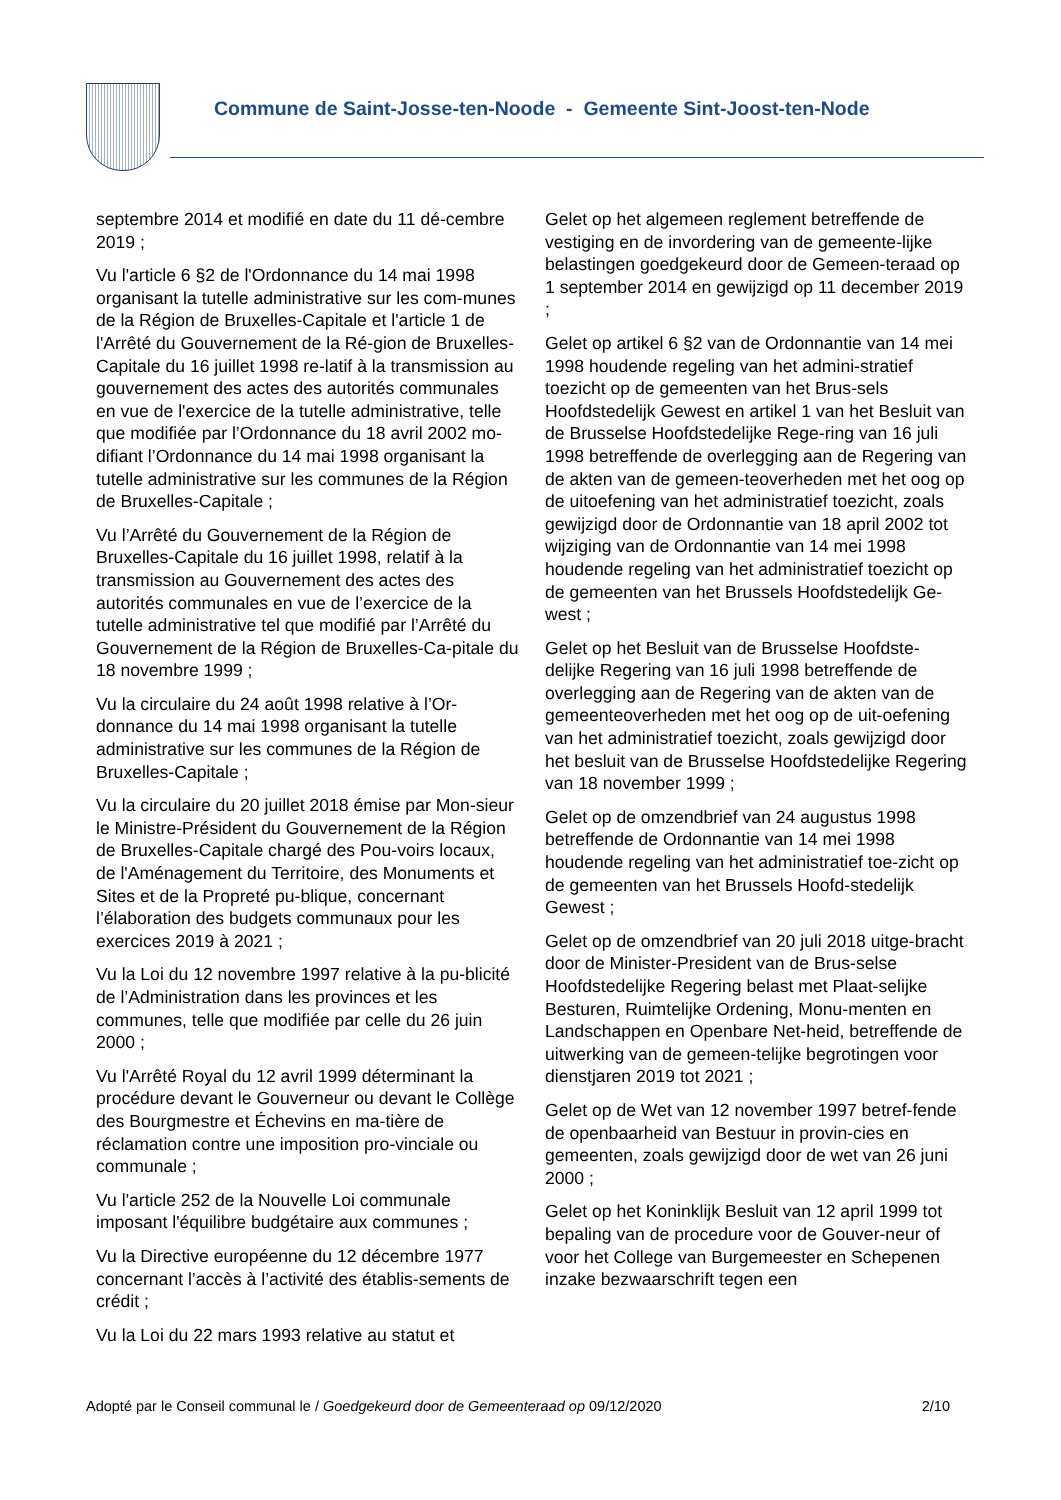Commune de Saint-Josse-ten-Noode - Gemeente Sint-Joost-ten-Node
septembre 2014 et modifié en date du 11 dé-cembre 2019 ;
Vu l'article 6 §2 de l'Ordonnance du 14 mai 1998 organisant la tutelle administrative sur les com-munes de la Région de Bruxelles-Capitale et l'article 1 de l'Arrêté du Gouvernement de la Ré-gion de Bruxelles-Capitale du 16 juillet 1998 re-latif à la transmission au gouvernement des actes des autorités communales en vue de l'exercice de la tutelle administrative, telle que modifiée par l’Ordonnance du 18 avril 2002 mo-difiant l’Ordonnance du 14 mai 1998 organisant la tutelle administrative sur les communes de la Région de Bruxelles-Capitale ;
Vu l’Arrêté du Gouvernement de la Région de Bruxelles-Capitale du 16 juillet 1998, relatif à la transmission au Gouvernement des actes des autorités communales en vue de l’exercice de la tutelle administrative tel que modifié par l’Arrêté du Gouvernement de la Région de Bruxelles-Ca-pitale du 18 novembre 1999 ;
Vu la circulaire du 24 août 1998 relative à l’Or-donnance du 14 mai 1998 organisant la tutelle administrative sur les communes de la Région de Bruxelles-Capitale ;
Vu la circulaire du 20 juillet 2018 émise par Mon-sieur le Ministre-Président du Gouvernement de la Région de Bruxelles-Capitale chargé des Pou-voirs locaux, de l'Aménagement du Territoire, des Monuments et Sites et de la Propreté pu-blique, concernant l’élaboration des budgets communaux pour les exercices 2019 à 2021 ;
Vu la Loi du 12 novembre 1997 relative à la pu-blicité de l’Administration dans les provinces et les communes, telle que modifiée par celle du 26 juin 2000 ;
Vu l'Arrêté Royal du 12 avril 1999 déterminant la procédure devant le Gouverneur ou devant le Collège des Bourgmestre et Échevins en ma-tière de réclamation contre une imposition pro-vinciale ou communale ;
Vu l'article 252 de la Nouvelle Loi communale imposant l'équilibre budgétaire aux communes ;
Vu la Directive européenne du 12 décembre 1977 concernant l’accès à l’activité des établis-sements de crédit ;
Vu la Loi du 22 mars 1993 relative au statut et
Gelet op het algemeen reglement betreffende de vestiging en de invordering van de gemeente-lijke belastingen goedgekeurd door de Gemeen-teraad op 1 september 2014 en gewijzigd op 11 december 2019 ;
Gelet op artikel 6 §2 van de Ordonnantie van 14 mei 1998 houdende regeling van het admini-stratief toezicht op de gemeenten van het Brus-sels Hoofdstedelijk Gewest en artikel 1 van het Besluit van de Brusselse Hoofdstedelijke Rege-ring van 16 juli 1998 betreffende de overlegging aan de Regering van de akten van de gemeen-teoverheden met het oog op de uitoefening van het administratief toezicht, zoals gewijzigd door de Ordonnantie van 18 april 2002 tot wijziging van de Ordonnantie van 14 mei 1998 houdende regeling van het administratief toezicht op de gemeenten van het Brussels Hoofdstedelijk Ge-west ;
Gelet op het Besluit van de Brusselse Hoofdste-delijke Regering van 16 juli 1998 betreffende de overlegging aan de Regering van de akten van de gemeenteoverheden met het oog op de uit-oefening van het administratief toezicht, zoals gewijzigd door het besluit van de Brusselse Hoofdstedelijke Regering van 18 november 1999 ;
Gelet op de omzendbrief van 24 augustus 1998 betreffende de Ordonnantie van 14 mei 1998 houdende regeling van het administratief toe-zicht op de gemeenten van het Brussels Hoofd-stedelijk Gewest ;
Gelet op de omzendbrief van 20 juli 2018 uitge-bracht door de Minister-President van de Brus-selse Hoofdstedelijke Regering belast met Plaat-selijke Besturen, Ruimtelijke Ordening, Monu-menten en Landschappen en Openbare Net-heid, betreffende de uitwerking van de gemeen-telijke begrotingen voor dienstjaren 2019 tot 2021 ;
Gelet op de Wet van 12 november 1997 betref-fende de openbaarheid van Bestuur in provin-cies en gemeenten, zoals gewijzigd door de wet van 26 juni 2000 ;
Gelet op het Koninklijk Besluit van 12 april 1999 tot bepaling van de procedure voor de Gouver-neur of voor het College van Burgemeester en Schepenen inzake bezwaarschrift tegen een
Adopté par le Conseil communal le / Goedgekeurd door de Gemeenteraad op 09/12/2020 2/10